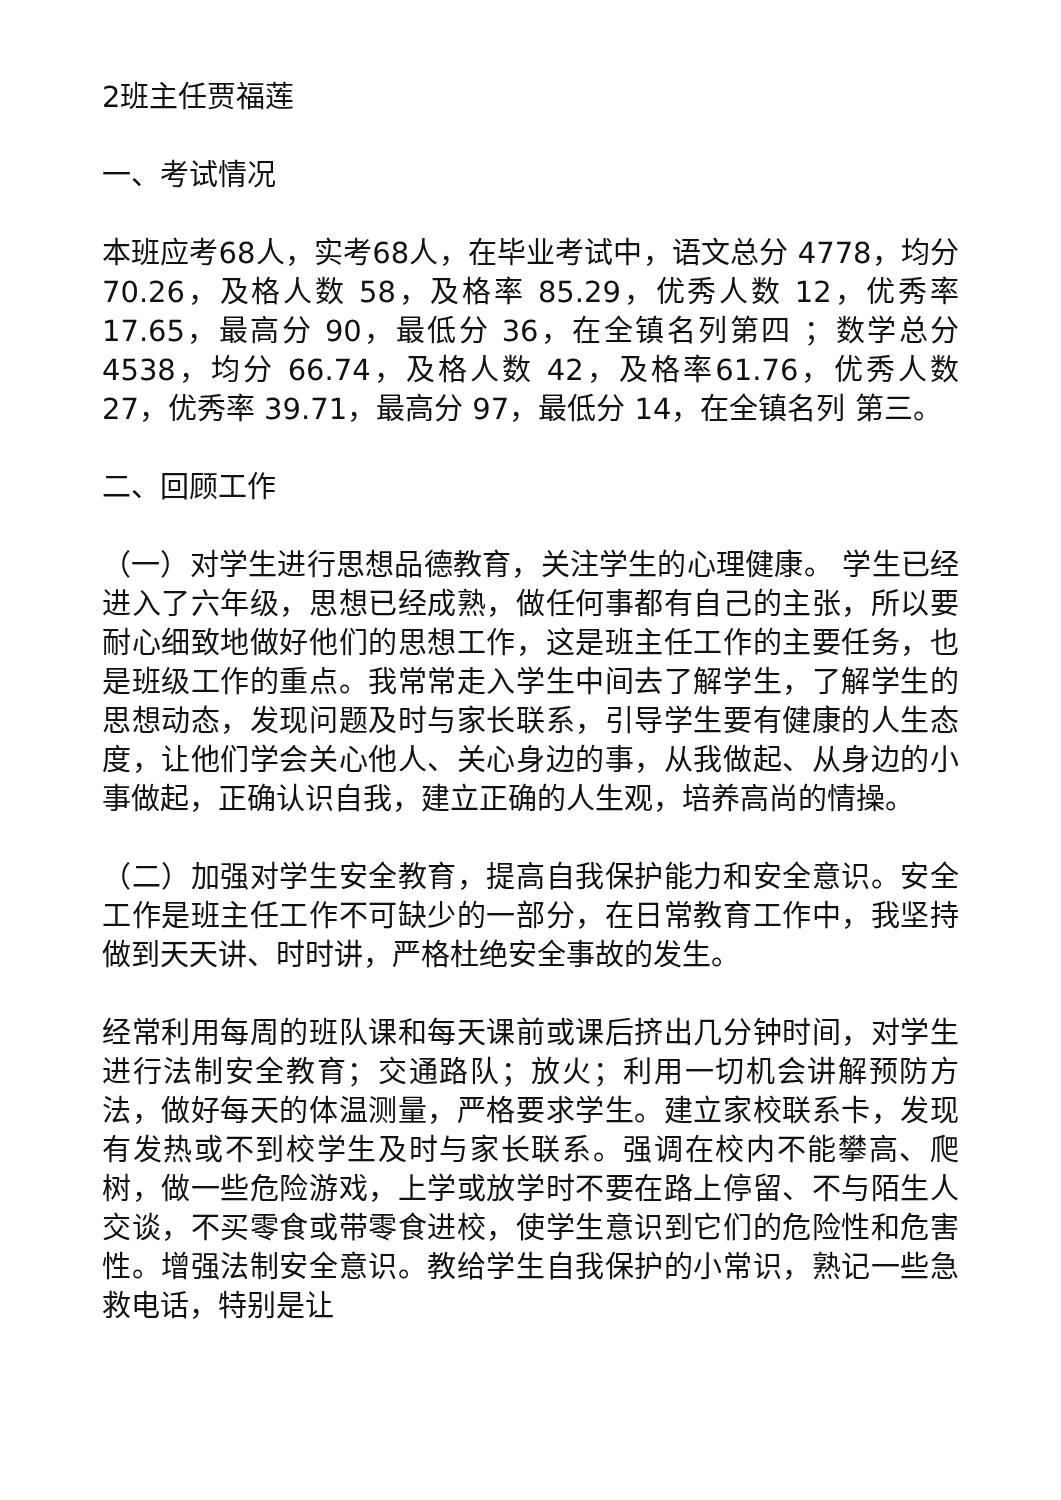2班主任贾福莲
一、考试情况
本班应考68人，实考68人，在毕业考试中，语文总分 4778，均分70.26，及格人数 58，及格率 85.29，优秀人数 12，优秀率 17.65，最高分 90，最低分 36，在全镇名列第四 ；数学总分 4538，均分 66.74，及格人数 42，及格率61.76，优秀人数 27，优秀率 39.71，最高分 97，最低分 14，在全镇名列 第三。
二、回顾工作
（一）对学生进行思想品德教育，关注学生的心理健康。 学生已经进入了六年级，思想已经成熟，做任何事都有自己的主张，所以要耐心细致地做好他们的思想工作，这是班主任工作的主要任务，也是班级工作的重点。我常常走入学生中间去了解学生，了解学生的思想动态，发现问题及时与家长联系，引导学生要有健康的人生态度，让他们学会关心他人、关心身边的事，从我做起、从身边的小事做起，正确认识自我，建立正确的人生观，培养高尚的情操。
（二）加强对学生安全教育，提高自我保护能力和安全意识。安全工作是班主任工作不可缺少的一部分，在日常教育工作中，我坚持做到天天讲、时时讲，严格杜绝安全事故的发生。
经常利用每周的班队课和每天课前或课后挤出几分钟时间，对学生进行法制安全教育；交通路队；放火；利用一切机会讲解预防方法，做好每天的体温测量，严格要求学生。建立家校联系卡，发现有发热或不到校学生及时与家长联系。强调在校内不能攀高、爬树，做一些危险游戏，上学或放学时不要在路上停留、不与陌生人交谈，不买零食或带零食进校，使学生意识到它们的危险性和危害性。增强法制安全意识。教给学生自我保护的小常识，熟记一些急救电话，特别是让